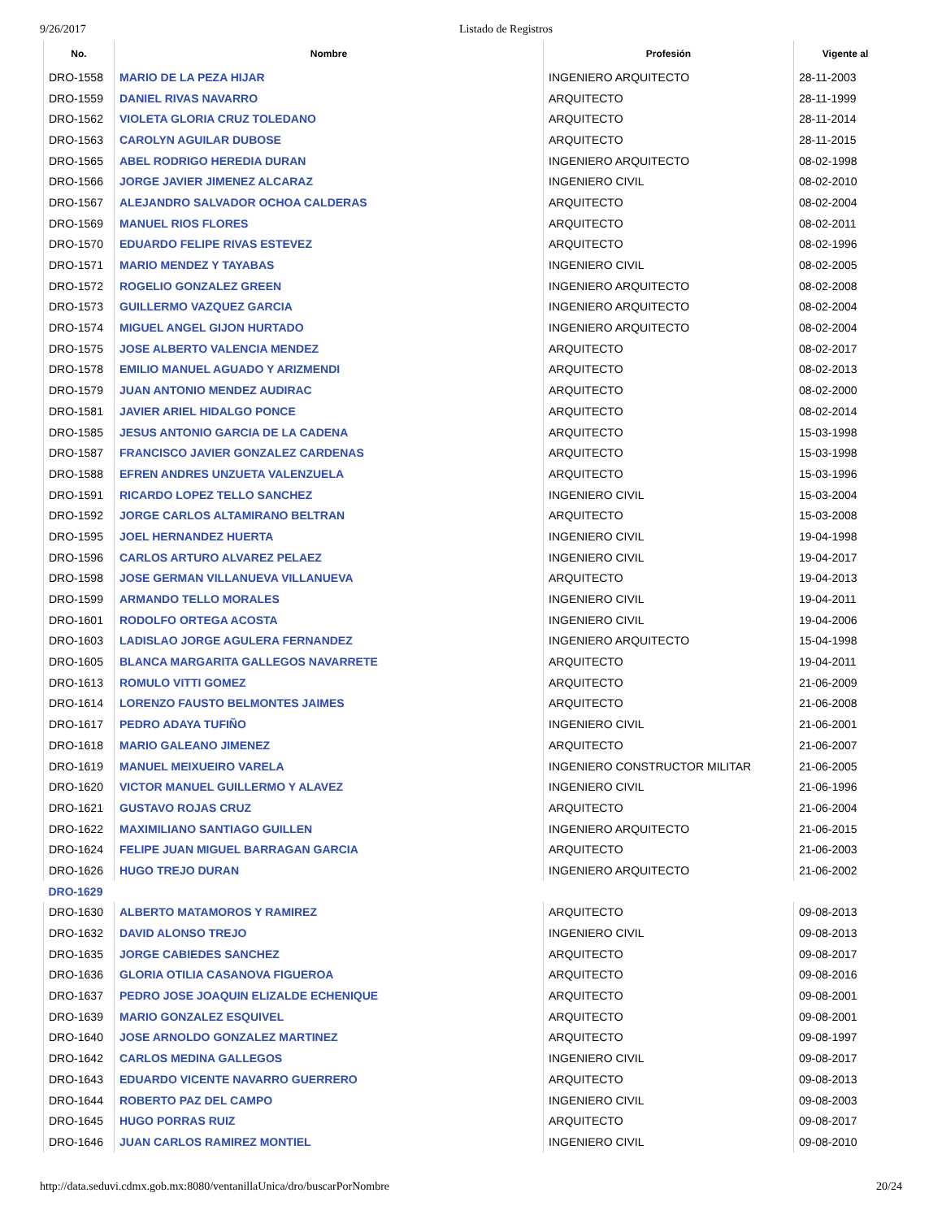9/26/2017 Listado de Registros
| No. | Nombre | Profesión | Vigente al |
| --- | --- | --- | --- |
| DRO-1558 | MARIO DE LA PEZA HIJAR | INGENIERO ARQUITECTO | 28-11-2003 |
| DRO-1559 | DANIEL RIVAS NAVARRO | ARQUITECTO | 28-11-1999 |
| DRO-1562 | VIOLETA GLORIA CRUZ TOLEDANO | ARQUITECTO | 28-11-2014 |
| DRO-1563 | CAROLYN AGUILAR DUBOSE | ARQUITECTO | 28-11-2015 |
| DRO-1565 | ABEL RODRIGO HEREDIA DURAN | INGENIERO ARQUITECTO | 08-02-1998 |
| DRO-1566 | JORGE JAVIER JIMENEZ ALCARAZ | INGENIERO CIVIL | 08-02-2010 |
| DRO-1567 | ALEJANDRO SALVADOR OCHOA CALDERAS | ARQUITECTO | 08-02-2004 |
| DRO-1569 | MANUEL RIOS FLORES | ARQUITECTO | 08-02-2011 |
| DRO-1570 | EDUARDO FELIPE RIVAS ESTEVEZ | ARQUITECTO | 08-02-1996 |
| DRO-1571 | MARIO MENDEZ Y TAYABAS | INGENIERO CIVIL | 08-02-2005 |
| DRO-1572 | ROGELIO GONZALEZ GREEN | INGENIERO ARQUITECTO | 08-02-2008 |
| DRO-1573 | GUILLERMO VAZQUEZ GARCIA | INGENIERO ARQUITECTO | 08-02-2004 |
| DRO-1574 | MIGUEL ANGEL GIJON HURTADO | INGENIERO ARQUITECTO | 08-02-2004 |
| DRO-1575 | JOSE ALBERTO VALENCIA MENDEZ | ARQUITECTO | 08-02-2017 |
| DRO-1578 | EMILIO MANUEL AGUADO Y ARIZMENDI | ARQUITECTO | 08-02-2013 |
| DRO-1579 | JUAN ANTONIO MENDEZ AUDIRAC | ARQUITECTO | 08-02-2000 |
| DRO-1581 | JAVIER ARIEL HIDALGO PONCE | ARQUITECTO | 08-02-2014 |
| DRO-1585 | JESUS ANTONIO GARCIA DE LA CADENA | ARQUITECTO | 15-03-1998 |
| DRO-1587 | FRANCISCO JAVIER GONZALEZ CARDENAS | ARQUITECTO | 15-03-1998 |
| DRO-1588 | EFREN ANDRES UNZUETA VALENZUELA | ARQUITECTO | 15-03-1996 |
| DRO-1591 | RICARDO LOPEZ TELLO SANCHEZ | INGENIERO CIVIL | 15-03-2004 |
| DRO-1592 | JORGE CARLOS ALTAMIRANO BELTRAN | ARQUITECTO | 15-03-2008 |
| DRO-1595 | JOEL HERNANDEZ HUERTA | INGENIERO CIVIL | 19-04-1998 |
| DRO-1596 | CARLOS ARTURO ALVAREZ PELAEZ | INGENIERO CIVIL | 19-04-2017 |
| DRO-1598 | JOSE GERMAN VILLANUEVA VILLANUEVA | ARQUITECTO | 19-04-2013 |
| DRO-1599 | ARMANDO TELLO MORALES | INGENIERO CIVIL | 19-04-2011 |
| DRO-1601 | RODOLFO ORTEGA ACOSTA | INGENIERO CIVIL | 19-04-2006 |
| DRO-1603 | LADISLAO JORGE AGULERA FERNANDEZ | INGENIERO ARQUITECTO | 15-04-1998 |
| DRO-1605 | BLANCA MARGARITA GALLEGOS NAVARRETE | ARQUITECTO | 19-04-2011 |
| DRO-1613 | ROMULO VITTI GOMEZ | ARQUITECTO | 21-06-2009 |
| DRO-1614 | LORENZO FAUSTO BELMONTES JAIMES | ARQUITECTO | 21-06-2008 |
| DRO-1617 | PEDRO ADAYA TUFIÑO | INGENIERO CIVIL | 21-06-2001 |
| DRO-1618 | MARIO GALEANO JIMENEZ | ARQUITECTO | 21-06-2007 |
| DRO-1619 | MANUEL MEIXUEIRO VARELA | INGENIERO CONSTRUCTOR MILITAR | 21-06-2005 |
| DRO-1620 | VICTOR MANUEL GUILLERMO Y ALAVEZ | INGENIERO CIVIL | 21-06-1996 |
| DRO-1621 | GUSTAVO ROJAS CRUZ | ARQUITECTO | 21-06-2004 |
| DRO-1622 | MAXIMILIANO SANTIAGO GUILLEN | INGENIERO ARQUITECTO | 21-06-2015 |
| DRO-1624 | FELIPE JUAN MIGUEL BARRAGAN GARCIA | ARQUITECTO | 21-06-2003 |
| DRO-1626 | HUGO TREJO DURAN | INGENIERO ARQUITECTO | 21-06-2002 |
| DRO-1629 | | | |
| DRO-1630 | ALBERTO MATAMOROS Y RAMIREZ | ARQUITECTO | 09-08-2013 |
| DRO-1632 | DAVID ALONSO TREJO | INGENIERO CIVIL | 09-08-2013 |
| DRO-1635 | JORGE CABIEDES SANCHEZ | ARQUITECTO | 09-08-2017 |
| DRO-1636 | GLORIA OTILIA CASANOVA FIGUEROA | ARQUITECTO | 09-08-2016 |
| DRO-1637 | PEDRO JOSE JOAQUIN ELIZALDE ECHENIQUE | ARQUITECTO | 09-08-2001 |
| DRO-1639 | MARIO GONZALEZ ESQUIVEL | ARQUITECTO | 09-08-2001 |
| DRO-1640 | JOSE ARNOLDO GONZALEZ MARTINEZ | ARQUITECTO | 09-08-1997 |
| DRO-1642 | CARLOS MEDINA GALLEGOS | INGENIERO CIVIL | 09-08-2017 |
| DRO-1643 | EDUARDO VICENTE NAVARRO GUERRERO | ARQUITECTO | 09-08-2013 |
| DRO-1644 | ROBERTO PAZ DEL CAMPO | INGENIERO CIVIL | 09-08-2003 |
| DRO-1645 | HUGO PORRAS RUIZ | ARQUITECTO | 09-08-2017 |
| DRO-1646 | JUAN CARLOS RAMIREZ MONTIEL | INGENIERO CIVIL | 09-08-2010 |
http://data.seduvi.cdmx.gob.mx:8080/ventanillaUnica/dro/buscarPorNombre 20/24